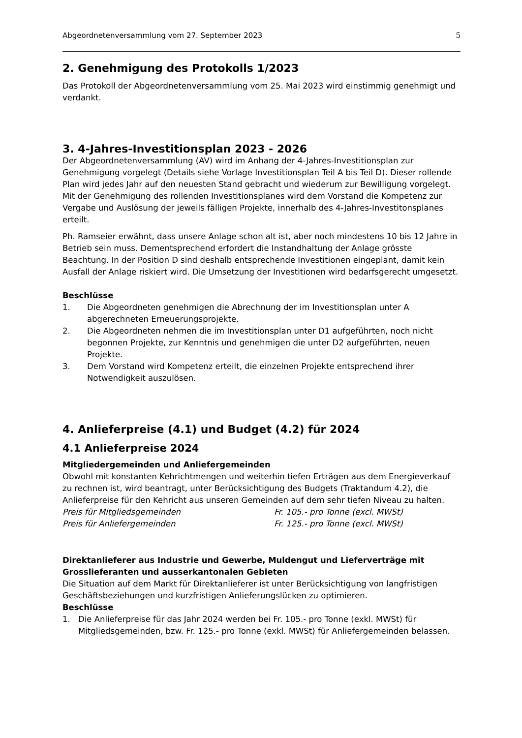Abgeordnetenversammlung vom 27. September 2023 5
2. Genehmigung des Protokolls 1/2023
Das Protokoll der Abgeordnetenversammlung vom 25. Mai 2023 wird einstimmig genehmigt und verdankt.
3. 4-Jahres-Investitionsplan 2023 - 2026
Der Abgeordnetenversammlung (AV) wird im Anhang der 4-Jahres-Investitionsplan zur Genehmigung vorgelegt (Details siehe Vorlage Investitionsplan Teil A bis Teil D). Dieser rollende Plan wird jedes Jahr auf den neuesten Stand gebracht und wiederum zur Bewilligung vorgelegt.
Mit der Genehmigung des rollenden Investitionsplanes wird dem Vorstand die Kompetenz zur Vergabe und Auslösung der jeweils fälligen Projekte, innerhalb des 4-Jahres-Investitonsplanes erteilt.
Ph. Ramseier erwähnt, dass unsere Anlage schon alt ist, aber noch mindestens 10 bis 12 Jahre in Betrieb sein muss. Dementsprechend erfordert die Instandhaltung der Anlage grösste Beachtung. In der Position D sind deshalb entsprechende Investitionen eingeplant, damit kein Ausfall der Anlage riskiert wird. Die Umsetzung der Investitionen wird bedarfsgerecht umgesetzt.
Beschlüsse
1. Die Abgeordneten genehmigen die Abrechnung der im Investitionsplan unter A abgerechneten Erneuerungsprojekte.
2. Die Abgeordneten nehmen die im Investitionsplan unter D1 aufgeführten, noch nicht begonnen Projekte, zur Kenntnis und genehmigen die unter D2 aufgeführten, neuen Projekte.
3. Dem Vorstand wird Kompetenz erteilt, die einzelnen Projekte entsprechend ihrer Notwendigkeit auszulösen.
4. Anlieferpreise (4.1) und Budget (4.2) für 2024
4.1 Anlieferpreise 2024
Mitgliedergemeinden und Anliefergemeinden
Obwohl mit konstanten Kehrichtmengen und weiterhin tiefen Erträgen aus dem Energieverkauf zu rechnen ist, wird beantragt, unter Berücksichtigung des Budgets (Traktandum 4.2), die Anlieferpreise für den Kehricht aus unseren Gemeinden auf dem sehr tiefen Niveau zu halten.
Preis für Mitgliedsgemeinden Fr. 105.- pro Tonne (excl. MWSt)
Preis für Anliefergemeinden Fr. 125.- pro Tonne (excl. MWSt)
Direktanlieferer aus Industrie und Gewerbe, Muldengut und Lieferverträge mit Grosslieferanten und ausserkantonalen Gebieten
Die Situation auf dem Markt für Direktanlieferer ist unter Berücksichtigung von langfristigen Geschäftsbeziehungen und kurzfristigen Anlieferungslücken zu optimieren.
Beschlüsse
1. Die Anlieferpreise für das Jahr 2024 werden bei Fr. 105.- pro Tonne (exkl. MWSt) für Mitgliedsgemeinden, bzw. Fr. 125.- pro Tonne (exkl. MWSt) für Anliefergemeinden belassen.